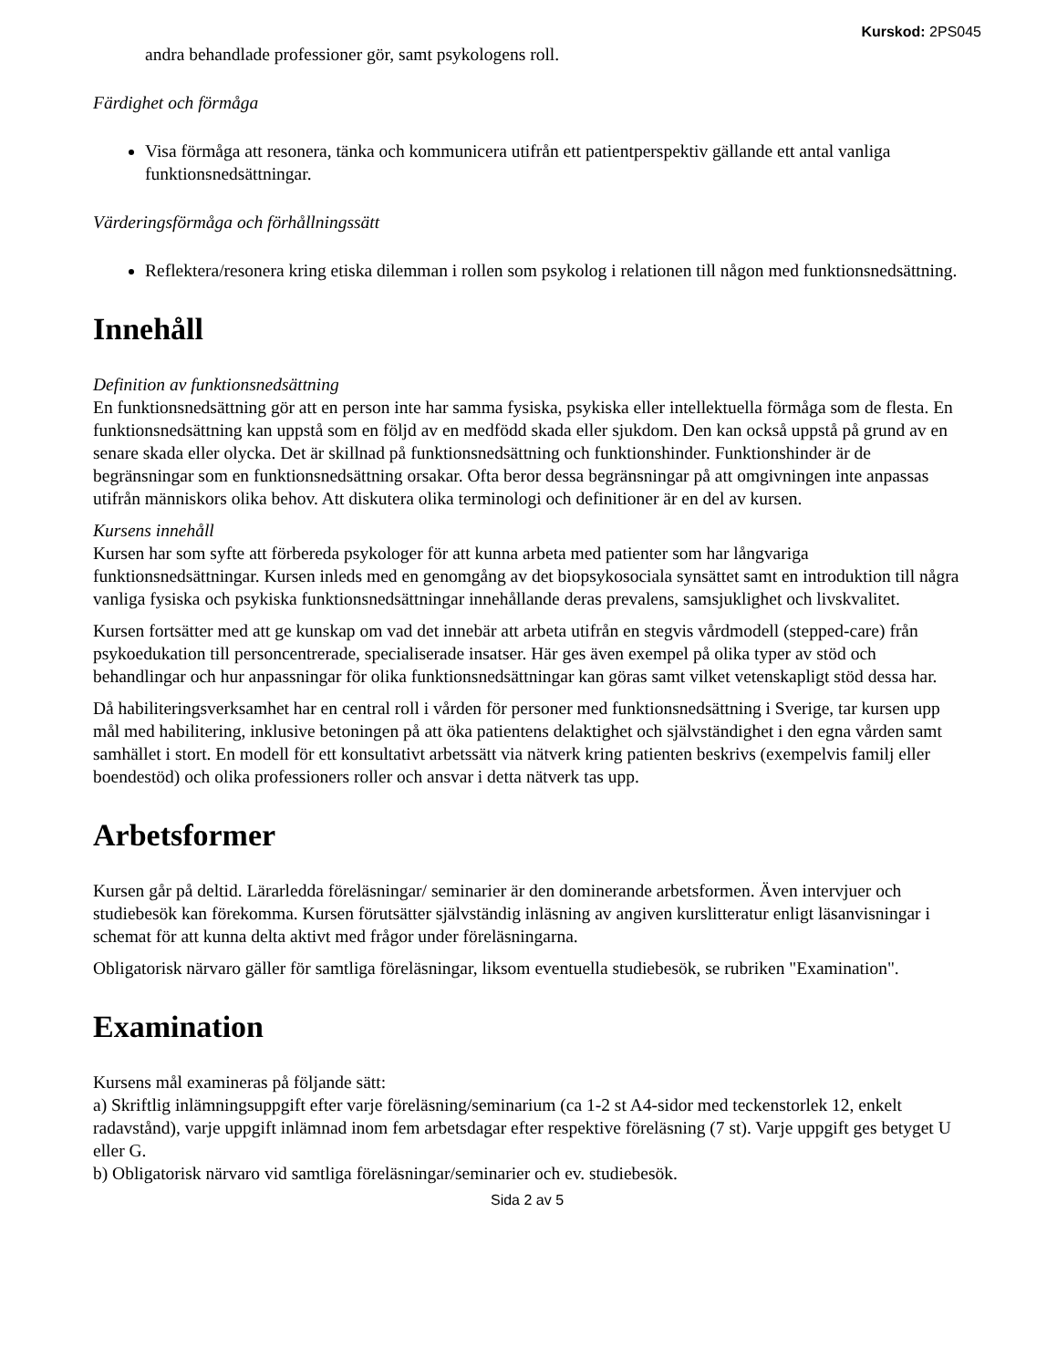Kurskod: 2PS045
andra behandlade professioner gör, samt psykologens roll.
Färdighet och förmåga
Visa förmåga att resonera, tänka och kommunicera utifrån ett patientperspektiv gällande ett antal vanliga funktionsnedsättningar.
Värderingsförmåga och förhållningssätt
Reflektera/resonera kring etiska dilemman i rollen som psykolog i relationen till någon med funktionsnedsättning.
Innehåll
Definition av funktionsnedsättning
En funktionsnedsättning gör att en person inte har samma fysiska, psykiska eller intellektuella förmåga som de flesta. En funktionsnedsättning kan uppstå som en följd av en medfödd skada eller sjukdom. Den kan också uppstå på grund av en senare skada eller olycka. Det är skillnad på funktionsnedsättning och funktionshinder. Funktionshinder är de begränsningar som en funktionsnedsättning orsakar. Ofta beror dessa begränsningar på att omgivningen inte anpassas utifrån människors olika behov. Att diskutera olika terminologi och definitioner är en del av kursen.
Kursens innehåll
Kursen har som syfte att förbereda psykologer för att kunna arbeta med patienter som har långvariga funktionsnedsättningar. Kursen inleds med en genomgång av det biopsykosociala synsättet samt en introduktion till några vanliga fysiska och psykiska funktionsnedsättningar innehållande deras prevalens, samsjuklighet och livskvalitet.
Kursen fortsätter med att ge kunskap om vad det innebär att arbeta utifrån en stegvis vårdmodell (stepped-care) från psykoedukation till personcentrerade, specialiserade insatser. Här ges även exempel på olika typer av stöd och behandlingar och hur anpassningar för olika funktionsnedsättningar kan göras samt vilket vetenskapligt stöd dessa har.
Då habiliteringsverksamhet har en central roll i vården för personer med funktionsnedsättning i Sverige, tar kursen upp mål med habilitering, inklusive betoningen på att öka patientens delaktighet och självständighet i den egna vården samt samhället i stort. En modell för ett konsultativt arbetssätt via nätverk kring patienten beskrivs (exempelvis familj eller boendestöd) och olika professioners roller och ansvar i detta nätverk tas upp.
Arbetsformer
Kursen går på deltid. Lärarledda föreläsningar/ seminarier är den dominerande arbetsformen. Även intervjuer och studiebesök kan förekomma. Kursen förutsätter självständig inläsning av angiven kurslitteratur enligt läsanvisningar i schemat för att kunna delta aktivt med frågor under föreläsningarna.
Obligatorisk närvaro gäller för samtliga föreläsningar, liksom eventuella studiebesök, se rubriken "Examination".
Examination
Kursens mål examineras på följande sätt:
a) Skriftlig inlämningsuppgift efter varje föreläsning/seminarium (ca 1-2 st A4-sidor med teckenstorlek 12, enkelt radavstånd), varje uppgift inlämnad inom fem arbetsdagar efter respektive föreläsning (7 st). Varje uppgift ges betyget U eller G.
b) Obligatorisk närvaro vid samtliga föreläsningar/seminarier och ev. studiebesök.
Sida 2 av 5